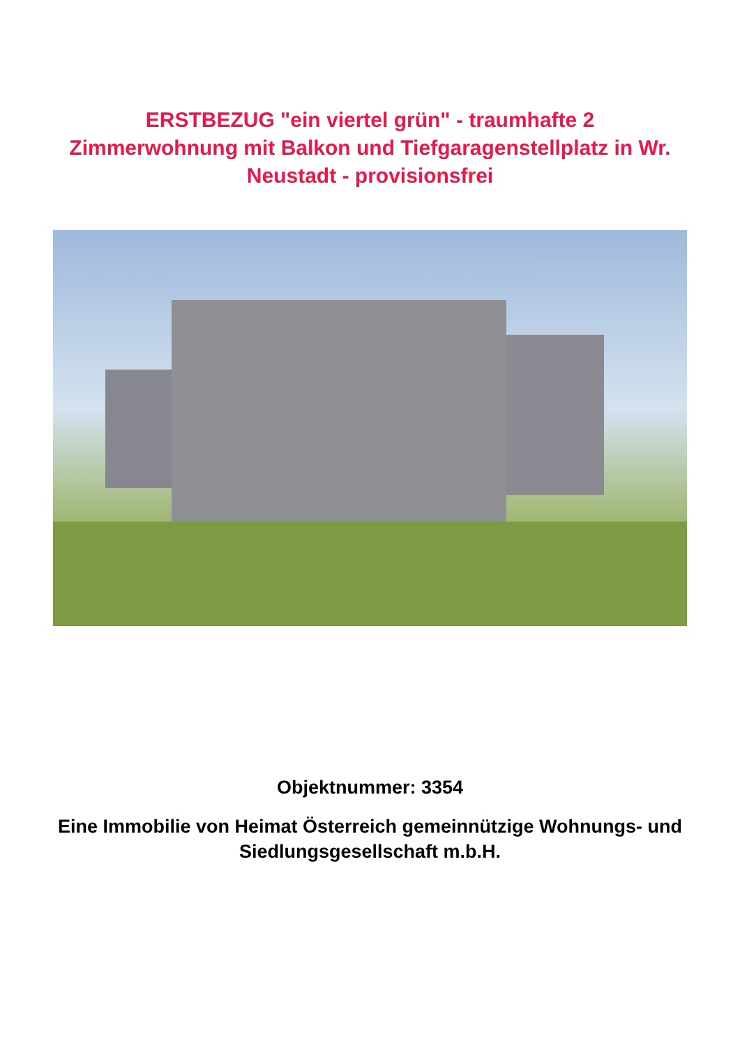ERSTBEZUG "ein viertel grün" - traumhafte 2 Zimmerwohnung mit Balkon und Tiefgaragenstellplatz in Wr. Neustadt - provisionsfrei
Objektnummer: 3354
Eine Immobilie von Heimat Österreich gemeinnützige Wohnungs- und Siedlungsgesellschaft m.b.H.